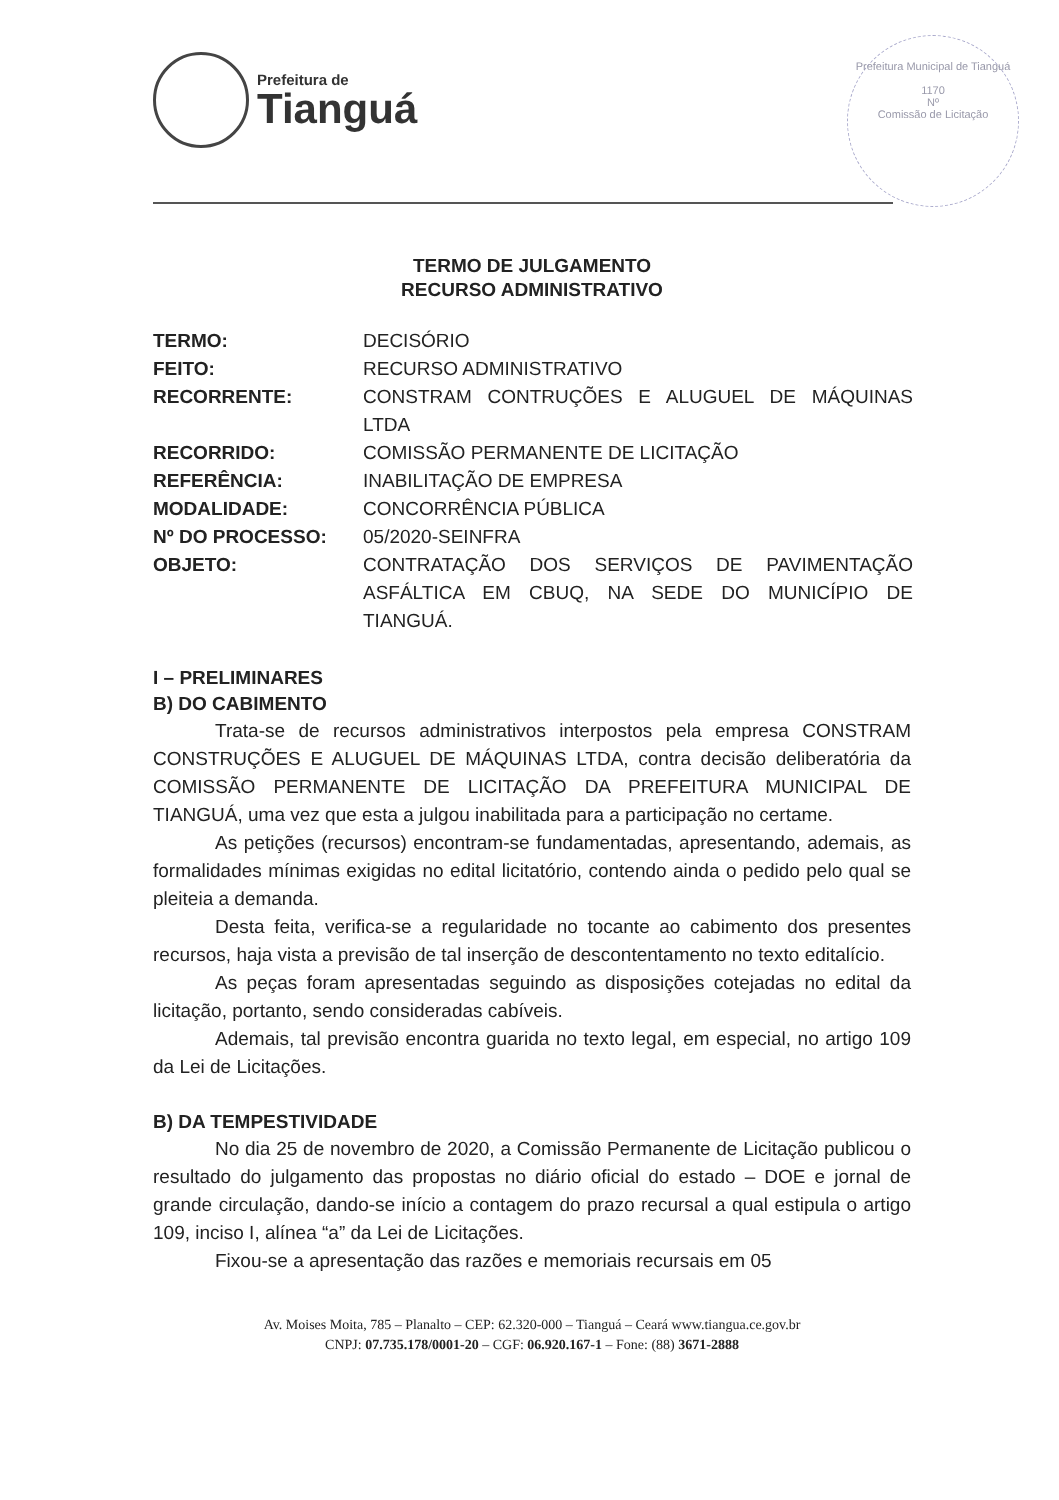Prefeitura de
Tianguá
Prefeitura Municipal de Tianguá
1170
Nº
Comissão de Licitação
TERMO DE JULGAMENTO
RECURSO ADMINISTRATIVO
| TERMO: | DECISÓRIO |
| FEITO: | RECURSO ADMINISTRATIVO |
| RECORRENTE: | CONSTRAM CONTRUÇÕES E ALUGUEL DE MÁQUINAS LTDA |
| RECORRIDO: | COMISSÃO PERMANENTE DE LICITAÇÃO |
| REFERÊNCIA: | INABILITAÇÃO DE EMPRESA |
| MODALIDADE: | CONCORRÊNCIA PÚBLICA |
| Nº DO PROCESSO: | 05/2020-SEINFRA |
| OBJETO: | CONTRATAÇÃO DOS SERVIÇOS DE PAVIMENTAÇÃO ASFÁLTICA EM CBUQ, NA SEDE DO MUNICÍPIO DE TIANGUÁ. |
I – PRELIMINARES
B) DO CABIMENTO
Trata-se de recursos administrativos interpostos pela empresa CONSTRAM CONSTRUÇÕES E ALUGUEL DE MÁQUINAS LTDA, contra decisão deliberatória da COMISSÃO PERMANENTE DE LICITAÇÃO DA PREFEITURA MUNICIPAL DE TIANGUÁ, uma vez que esta a julgou inabilitada para a participação no certame.
As petições (recursos) encontram-se fundamentadas, apresentando, ademais, as formalidades mínimas exigidas no edital licitatório, contendo ainda o pedido pelo qual se pleiteia a demanda.
Desta feita, verifica-se a regularidade no tocante ao cabimento dos presentes recursos, haja vista a previsão de tal inserção de descontentamento no texto editalício.
As peças foram apresentadas seguindo as disposições cotejadas no edital da licitação, portanto, sendo consideradas cabíveis.
Ademais, tal previsão encontra guarida no texto legal, em especial, no artigo 109 da Lei de Licitações.
B) DA TEMPESTIVIDADE
No dia 25 de novembro de 2020, a Comissão Permanente de Licitação publicou o resultado do julgamento das propostas no diário oficial do estado – DOE e jornal de grande circulação, dando-se início a contagem do prazo recursal a qual estipula o artigo 109, inciso I, alínea “a” da Lei de Licitações.
Fixou-se a apresentação das razões e memoriais recursais em 05
Av. Moises Moita, 785 – Planalto – CEP: 62.320-000 – Tianguá – Ceará www.tiangua.ce.gov.br
CNPJ: 07.735.178/0001-20 – CGF: 06.920.167-1 – Fone: (88) 3671-2888